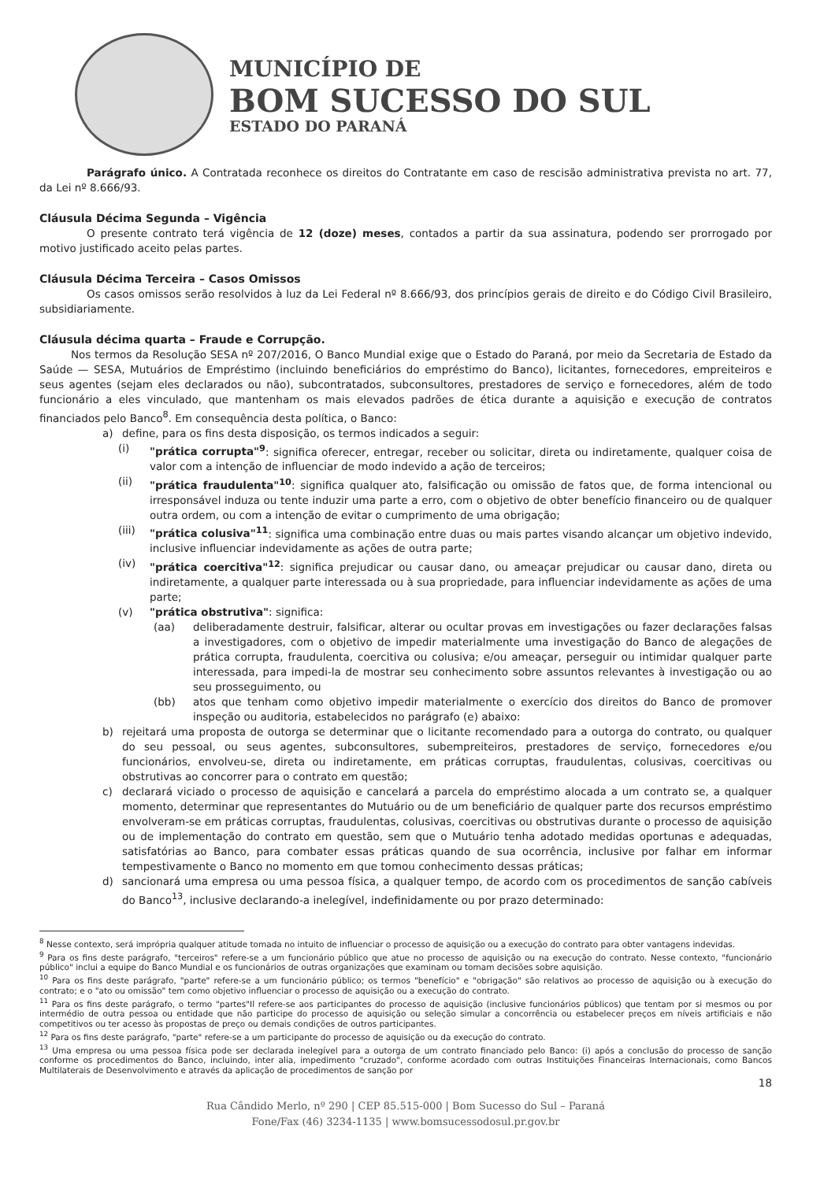MUNICÍPIO DE
BOM SUCESSO DO SUL
ESTADO DO PARANÁ
Parágrafo único. A Contratada reconhece os direitos do Contratante em caso de rescisão administrativa prevista no art. 77, da Lei nº 8.666/93.
Cláusula Décima Segunda – Vigência
O presente contrato terá vigência de 12 (doze) meses, contados a partir da sua assinatura, podendo ser prorrogado por motivo justificado aceito pelas partes.
Cláusula Décima Terceira – Casos Omissos
Os casos omissos serão resolvidos à luz da Lei Federal nº 8.666/93, dos princípios gerais de direito e do Código Civil Brasileiro, subsidiariamente.
Cláusula décima quarta – Fraude e Corrupção.
Nos termos da Resolução SESA nº 207/2016, O Banco Mundial exige que o Estado do Paraná, por meio da Secretaria de Estado da Saúde — SESA, Mutuários de Empréstimo (incluindo beneficiários do empréstimo do Banco), licitantes, fornecedores, empreiteiros e seus agentes (sejam eles declarados ou não), subcontratados, subconsultores, prestadores de serviço e fornecedores, além de todo funcionário a eles vinculado, que mantenham os mais elevados padrões de ética durante a aquisição e execução de contratos financiados pelo Banco<sup>8</sup>. Em consequência desta política, o Banco:
a) define, para os fins desta disposição, os termos indicados a seguir:
(i) "prática corrupta"<sup>9</sup>: significa oferecer, entregar, receber ou solicitar, direta ou indiretamente, qualquer coisa de valor com a intenção de influenciar de modo indevido a ação de terceiros;
(ii) "prática fraudulenta"<sup>10</sup>: significa qualquer ato, falsificação ou omissão de fatos que, de forma intencional ou irresponsável induza ou tente induzir uma parte a erro, com o objetivo de obter benefício financeiro ou de qualquer outra ordem, ou com a intenção de evitar o cumprimento de uma obrigação;
(iii)
"prática colusiva"<sup>11</sup>: significa uma combinação entre duas ou mais partes visando alcançar um objetivo indevido, inclusive influenciar indevidamente as ações de outra parte;
(iv) "prática coercitiva"<sup>12</sup>: significa prejudicar ou causar dano, ou ameaçar prejudicar ou causar dano, direta ou indiretamente, a qualquer parte interessada ou à sua propriedade, para influenciar indevidamente as ações de uma parte;
(v) "prática obstrutiva": significa:
(aa) deliberadamente destruir, falsificar, alterar ou ocultar provas em investigações ou fazer declarações falsas a investigadores, com o objetivo de impedir materialmente uma investigação do Banco de alegações de prática corrupta, fraudulenta, coercitiva ou colusiva; e/ou ameaçar, perseguir ou intimidar qualquer parte interessada, para impedi-la de mostrar seu conhecimento sobre assuntos relevantes à investigação ou ao seu prosseguimento, ou
(bb) atos que tenham como objetivo impedir materialmente o exercício dos direitos do Banco de promover inspeção ou auditoria, estabelecidos no parágrafo (e) abaixo:
b) rejeitará uma proposta de outorga se determinar que o licitante recomendado para a outorga do contrato, ou qualquer do seu pessoal, ou seus agentes, subconsultores, subempreiteiros, prestadores de serviço, fornecedores e/ou funcionários, envolveu-se, direta ou indiretamente, em práticas corruptas, fraudulentas, colusivas, coercitivas ou obstrutivas ao concorrer para o contrato em questão;
c) declarará viciado o processo de aquisição e cancelará a parcela do empréstimo alocada a um contrato se, a qualquer momento, determinar que representantes do Mutuário ou de um beneficiário de qualquer parte dos recursos empréstimo envolveram-se em práticas corruptas, fraudulentas, colusivas, coercitivas ou obstrutivas durante o processo de aquisição ou de implementação do contrato em questão, sem que o Mutuário tenha adotado medidas oportunas e adequadas, satisfatórias ao Banco, para combater essas práticas quando de sua ocorrência, inclusive por falhar em informar tempestivamente o Banco no momento em que tomou conhecimento dessas práticas;
d) sancionará uma empresa ou uma pessoa física, a qualquer tempo, de acordo com os procedimentos de sanção cabíveis do Banco<sup>13</sup>, inclusive declarando-a inelegível, indefinidamente ou por prazo determinado:
<sup>8</sup> Nesse contexto, será imprópria qualquer atitude tomada no intuito de influenciar o processo de aquisição ou a execução do contrato para obter vantagens indevidas.
<sup>9</sup> Para os fins deste parágrafo, "terceiros" refere-se a um funcionário público que atue no processo de aquisição ou na execução do contrato. Nesse contexto, "funcionário público" inclui a equipe do Banco Mundial e os funcionários de outras organizações que examinam ou tomam decisões sobre aquisição.
<sup>10</sup> Para os fins deste parágrafo, "parte" refere-se a um funcionário público; os termos "benefício" e "obrigação" são relativos ao processo de aquisição ou à execução do contrato; e o "ato ou omissão" tem como objetivo influenciar o processo de aquisição ou a execução do contrato.
<sup>11</sup> Para os fins deste parágrafo, o termo "partes"Il refere-se aos participantes do processo de aquisição (inclusive funcionários públicos) que tentam por si mesmos ou por intermédio de outra pessoa ou entidade que não participe do processo de aquisição ou seleção simular a concorrência ou estabelecer preços em níveis artificiais e não competitivos ou ter acesso às propostas de preço ou demais condições de outros participantes.
<sup>12</sup> Para os fins deste parágrafo, "parte" refere-se a um participante do processo de aquisição ou da execução do contrato.
<sup>13</sup> Uma empresa ou uma pessoa física pode ser declarada inelegível para a outorga de um contrato financiado pelo Banco: (i) após a conclusão do processo de sanção conforme os procedimentos do Banco, incluindo, inter alia, impedimento "cruzado", conforme acordado com outras Instituições Financeiras Internacionais, como Bancos Multilaterais de Desenvolvimento e através da aplicação de procedimentos de sanção por
18
Rua Cândido Merlo, nº 290 | CEP 85.515-000 | Bom Sucesso do Sul – Paraná
Fone/Fax (46) 3234-1135 | www.bomsucessodosul.pr.gov.br